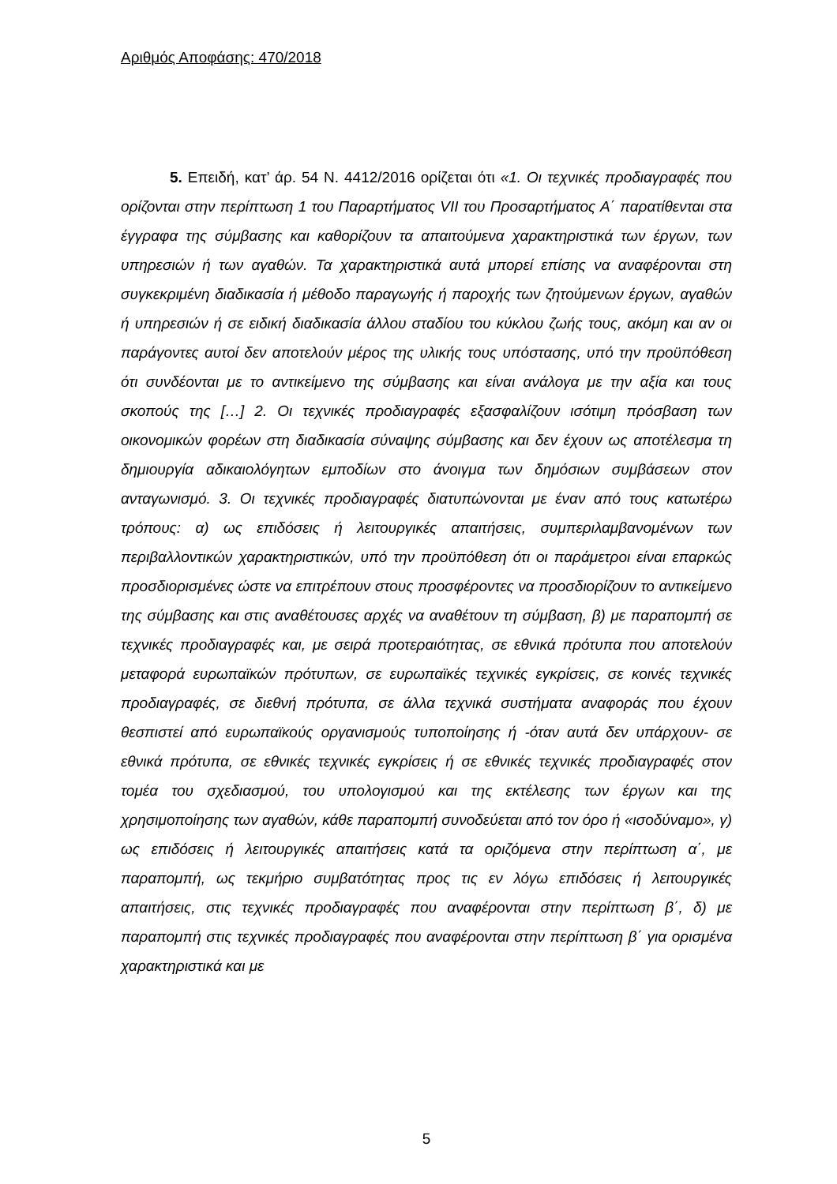Αριθμός Αποφάσης: 470/2018
5. Επειδή, κατ’ άρ. 54 Ν. 4412/2016 ορίζεται ότι «1. Οι τεχνικές προδιαγραφές που ορίζονται στην περίπτωση 1 του Παραρτήματος VII του Προσαρτήματος Α΄ παρατίθενται στα έγγραφα της σύμβασης και καθορίζουν τα απαιτούμενα χαρακτηριστικά των έργων, των υπηρεσιών ή των αγαθών. Τα χαρακτηριστικά αυτά μπορεί επίσης να αναφέρονται στη συγκεκριμένη διαδικασία ή μέθοδο παραγωγής ή παροχής των ζητούμενων έργων, αγαθών ή υπηρεσιών ή σε ειδική διαδικασία άλλου σταδίου του κύκλου ζωής τους, ακόμη και αν οι παράγοντες αυτοί δεν αποτελούν μέρος της υλικής τους υπόστασης, υπό την προϋπόθεση ότι συνδέονται με το αντικείμενο της σύμβασης και είναι ανάλογα με την αξία και τους σκοπούς της […] 2. Οι τεχνικές προδιαγραφές εξασφαλίζουν ισότιμη πρόσβαση των οικονομικών φορέων στη διαδικασία σύναψης σύμβασης και δεν έχουν ως αποτέλεσμα τη δημιουργία αδικαιολόγητων εμποδίων στο άνοιγμα των δημόσιων συμβάσεων στον ανταγωνισμό. 3. Οι τεχνικές προδιαγραφές διατυπώνονται με έναν από τους κατωτέρω τρόπους: α) ως επιδόσεις ή λειτουργικές απαιτήσεις, συμπεριλαμβανομένων των περιβαλλοντικών χαρακτηριστικών, υπό την προϋπόθεση ότι οι παράμετροι είναι επαρκώς προσδιορισμένες ώστε να επιτρέπουν στους προσφέροντες να προσδιορίζουν το αντικείμενο της σύμβασης και στις αναθέτουσες αρχές να αναθέτουν τη σύμβαση, β) με παραπομπή σε τεχνικές προδιαγραφές και, με σειρά προτεραιότητας, σε εθνικά πρότυπα που αποτελούν μεταφορά ευρωπαϊκών πρότυπων, σε ευρωπαϊκές τεχνικές εγκρίσεις, σε κοινές τεχνικές προδιαγραφές, σε διεθνή πρότυπα, σε άλλα τεχνικά συστήματα αναφοράς που έχουν θεσπιστεί από ευρωπαϊκούς οργανισμούς τυποποίησης ή -όταν αυτά δεν υπάρχουν- σε εθνικά πρότυπα, σε εθνικές τεχνικές εγκρίσεις ή σε εθνικές τεχνικές προδιαγραφές στον τομέα του σχεδιασμού, του υπολογισμού και της εκτέλεσης των έργων και της χρησιμοποίησης των αγαθών, κάθε παραπομπή συνοδεύεται από τον όρο ή «ισοδύναμο», γ) ως επιδόσεις ή λειτουργικές απαιτήσεις κατά τα οριζόμενα στην περίπτωση α΄, με παραπομπή, ως τεκμήριο συμβατότητας προς τις εν λόγω επιδόσεις ή λειτουργικές απαιτήσεις, στις τεχνικές προδιαγραφές που αναφέρονται στην περίπτωση β΄, δ) με παραπομπή στις τεχνικές προδιαγραφές που αναφέρονται στην περίπτωση β΄ για ορισμένα χαρακτηριστικά και με
5